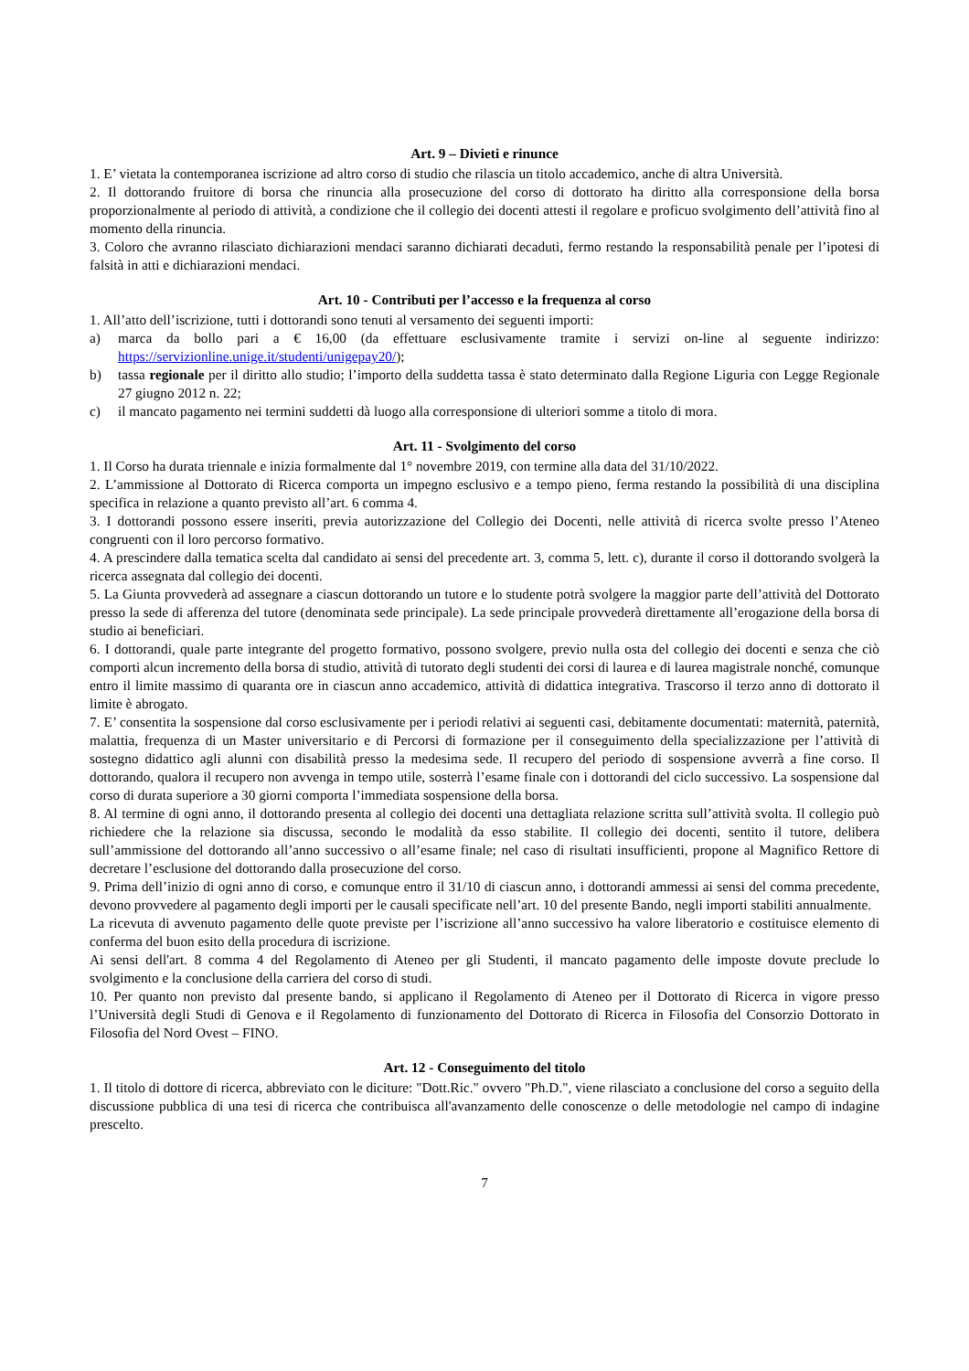Art. 9 – Divieti e rinunce
1. E’ vietata la contemporanea iscrizione ad altro corso di studio che rilascia un titolo accademico, anche di altra Università.
2. Il dottorando fruitore di borsa che rinuncia alla prosecuzione del corso di dottorato ha diritto alla corresponsione della borsa proporzionalmente al periodo di attività, a condizione che il collegio dei docenti attesti il regolare e proficuo svolgimento dell’attività fino al momento della rinuncia.
3. Coloro che avranno rilasciato dichiarazioni mendaci saranno dichiarati decaduti, fermo restando la responsabilità penale per l’ipotesi di falsità in atti e dichiarazioni mendaci.
Art. 10 - Contributi per l’accesso e la frequenza al corso
1. All’atto dell’iscrizione, tutti i dottorandi sono tenuti al versamento dei seguenti importi:
a) marca da bollo pari a € 16,00 (da effettuare esclusivamente tramite i servizi on-line al seguente indirizzo: https://servizionline.unige.it/studenti/unigepay20/);
b) tassa regionale per il diritto allo studio; l’importo della suddetta tassa è stato determinato dalla Regione Liguria con Legge Regionale 27 giugno 2012 n. 22;
c) il mancato pagamento nei termini suddetti dà luogo alla corresponsione di ulteriori somme a titolo di mora.
Art. 11 - Svolgimento del corso
1. Il Corso ha durata triennale e inizia formalmente dal 1° novembre 2019, con termine alla data del 31/10/2022.
2. L’ammissione al Dottorato di Ricerca comporta un impegno esclusivo e a tempo pieno, ferma restando la possibilità di una disciplina specifica in relazione a quanto previsto all’art. 6 comma 4.
3. I dottorandi possono essere inseriti, previa autorizzazione del Collegio dei Docenti, nelle attività di ricerca svolte presso l’Ateneo congruenti con il loro percorso formativo.
4. A prescindere dalla tematica scelta dal candidato ai sensi del precedente art. 3, comma 5, lett. c), durante il corso il dottorando svolgerà la ricerca assegnata dal collegio dei docenti.
5. La Giunta provvederà ad assegnare a ciascun dottorando un tutore e lo studente potrà svolgere la maggior parte dell’attività del Dottorato presso la sede di afferenza del tutore (denominata sede principale). La sede principale provvederà direttamente all’erogazione della borsa di studio ai beneficiari.
6. I dottorandi, quale parte integrante del progetto formativo, possono svolgere, previo nulla osta del collegio dei docenti e senza che ciò comporti alcun incremento della borsa di studio, attività di tutorato degli studenti dei corsi di laurea e di laurea magistrale nonché, comunque entro il limite massimo di quaranta ore in ciascun anno accademico, attività di didattica integrativa. Trascorso il terzo anno di dottorato il limite è abrogato.
7. E’ consentita la sospensione dal corso esclusivamente per i periodi relativi ai seguenti casi, debitamente documentati: maternità, paternità, malattia, frequenza di un Master universitario e di Percorsi di formazione per il conseguimento della specializzazione per l’attività di sostegno didattico agli alunni con disabilità presso la medesima sede. Il recupero del periodo di sospensione avverrà a fine corso. Il dottorando, qualora il recupero non avvenga in tempo utile, sosterrà l’esame finale con i dottorandi del ciclo successivo. La sospensione dal corso di durata superiore a 30 giorni comporta l’immediata sospensione della borsa.
8. Al termine di ogni anno, il dottorando presenta al collegio dei docenti una dettagliata relazione scritta sull’attività svolta. Il collegio può richiedere che la relazione sia discussa, secondo le modalità da esso stabilite. Il collegio dei docenti, sentito il tutore, delibera sull’ammissione del dottorando all’anno successivo o all’esame finale; nel caso di risultati insufficienti, propone al Magnifico Rettore di decretare l’esclusione del dottorando dalla prosecuzione del corso.
9. Prima dell’inizio di ogni anno di corso, e comunque entro il 31/10 di ciascun anno, i dottorandi ammessi ai sensi del comma precedente, devono provvedere al pagamento degli importi per le causali specificate nell’art. 10 del presente Bando, negli importi stabiliti annualmente.
La ricevuta di avvenuto pagamento delle quote previste per l’iscrizione all’anno successivo ha valore liberatorio e costituisce elemento di conferma del buon esito della procedura di iscrizione.
Ai sensi dell'art. 8 comma 4 del Regolamento di Ateneo per gli Studenti, il mancato pagamento delle imposte dovute preclude lo svolgimento e la conclusione della carriera del corso di studi.
10. Per quanto non previsto dal presente bando, si applicano il Regolamento di Ateneo per il Dottorato di Ricerca in vigore presso l’Università degli Studi di Genova e il Regolamento di funzionamento del Dottorato di Ricerca in Filosofia del Consorzio Dottorato in Filosofia del Nord Ovest – FINO.
Art. 12 - Conseguimento del titolo
1. Il titolo di dottore di ricerca, abbreviato con le diciture: "Dott.Ric." ovvero "Ph.D.", viene rilasciato a conclusione del corso a seguito della discussione pubblica di una tesi di ricerca che contribuisca all'avanzamento delle conoscenze o delle metodologie nel campo di indagine prescelto.
7